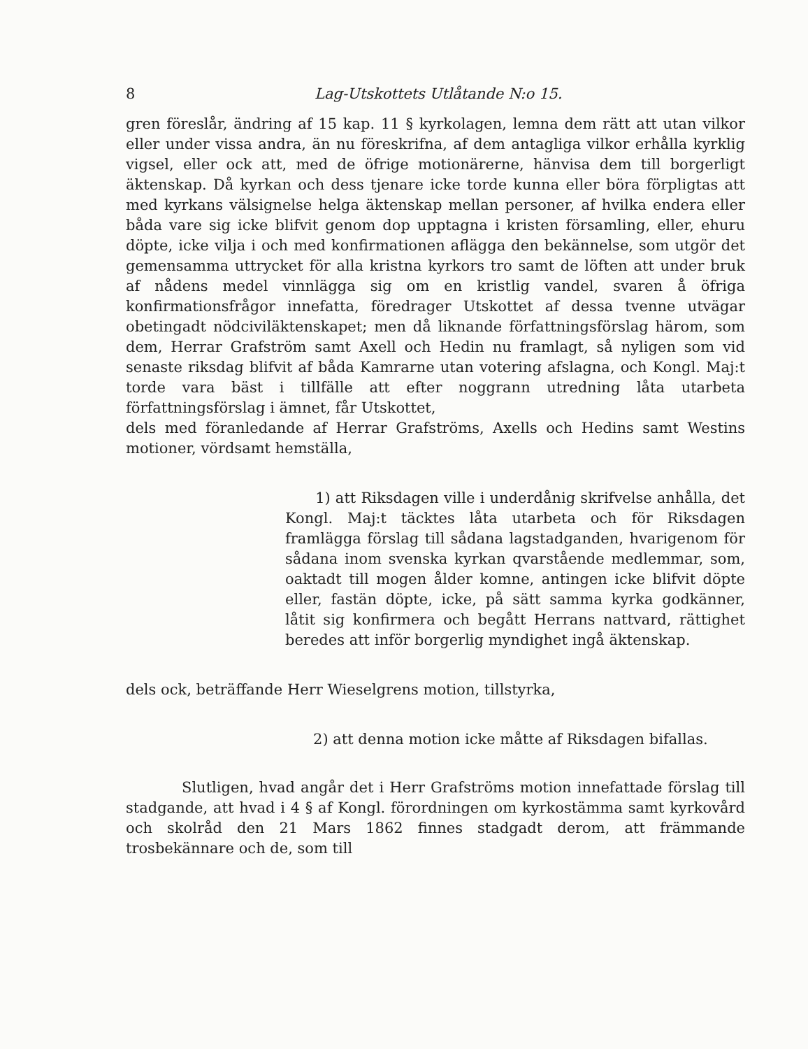8 Lag-Utskottets Utlåtande N:o 15.
gren föreslår, ändring af 15 kap. 11 § kyrkolagen, lemna dem rätt att utan vilkor eller under vissa andra, än nu föreskrifna, af dem antagliga vilkor erhålla kyrklig vigsel, eller ock att, med de öfrige motionärerne, hänvisa dem till borgerligt äktenskap. Då kyrkan och dess tjenare icke torde kunna eller böra förpligtas att med kyrkans välsignelse helga äktenskap mellan personer, af hvilka endera eller båda vare sig icke blifvit genom dop upptagna i kristen församling, eller, ehuru döpte, icke vilja i och med konfirmationen aflägga den bekännelse, som utgör det gemensamma uttrycket för alla kristna kyrkors tro samt de löften att under bruk af nådens medel vinnlägga sig om en kristlig vandel, svaren å öfriga konfirmationsfrågor innefatta, föredrager Utskottet af dessa tvenne utvägar obetingadt nödciviläktenskapet; men då liknande författningsförslag härom, som dem, Herrar Grafström samt Axell och Hedin nu framlagt, så nyligen som vid senaste riksdag blifvit af båda Kamrarne utan votering afslagna, och Kongl. Maj:t torde vara bäst i tillfälle att efter noggrann utredning låta utarbeta författningsförslag i ämnet, får Utskottet,
dels med föranledande af Herrar Grafströms, Axells och Hedins samt Westins motioner, vördsamt hemställa,
1) att Riksdagen ville i underdånig skrifvelse anhålla, det Kongl. Maj:t täcktes låta utarbeta och för Riksdagen framlägga förslag till sådana lagstadganden, hvarigenom för sådana inom svenska kyrkan qvarstående medlemmar, som, oaktadt till mogen ålder komne, antingen icke blifvit döpte eller, fastän döpte, icke, på sätt samma kyrka godkänner, låtit sig konfirmera och begått Herrans nattvard, rättighet beredes att inför borgerlig myndighet ingå äktenskap.
dels ock, beträffande Herr Wieselgrens motion, tillstyrka,
2) att denna motion icke måtte af Riksdagen bifallas.
Slutligen, hvad angår det i Herr Grafströms motion innefattade förslag till stadgande, att hvad i 4 § af Kongl. förordningen om kyrkostämma samt kyrkovård och skolråd den 21 Mars 1862 finnes stadgadt derom, att främmande trosbekännare och de, som till